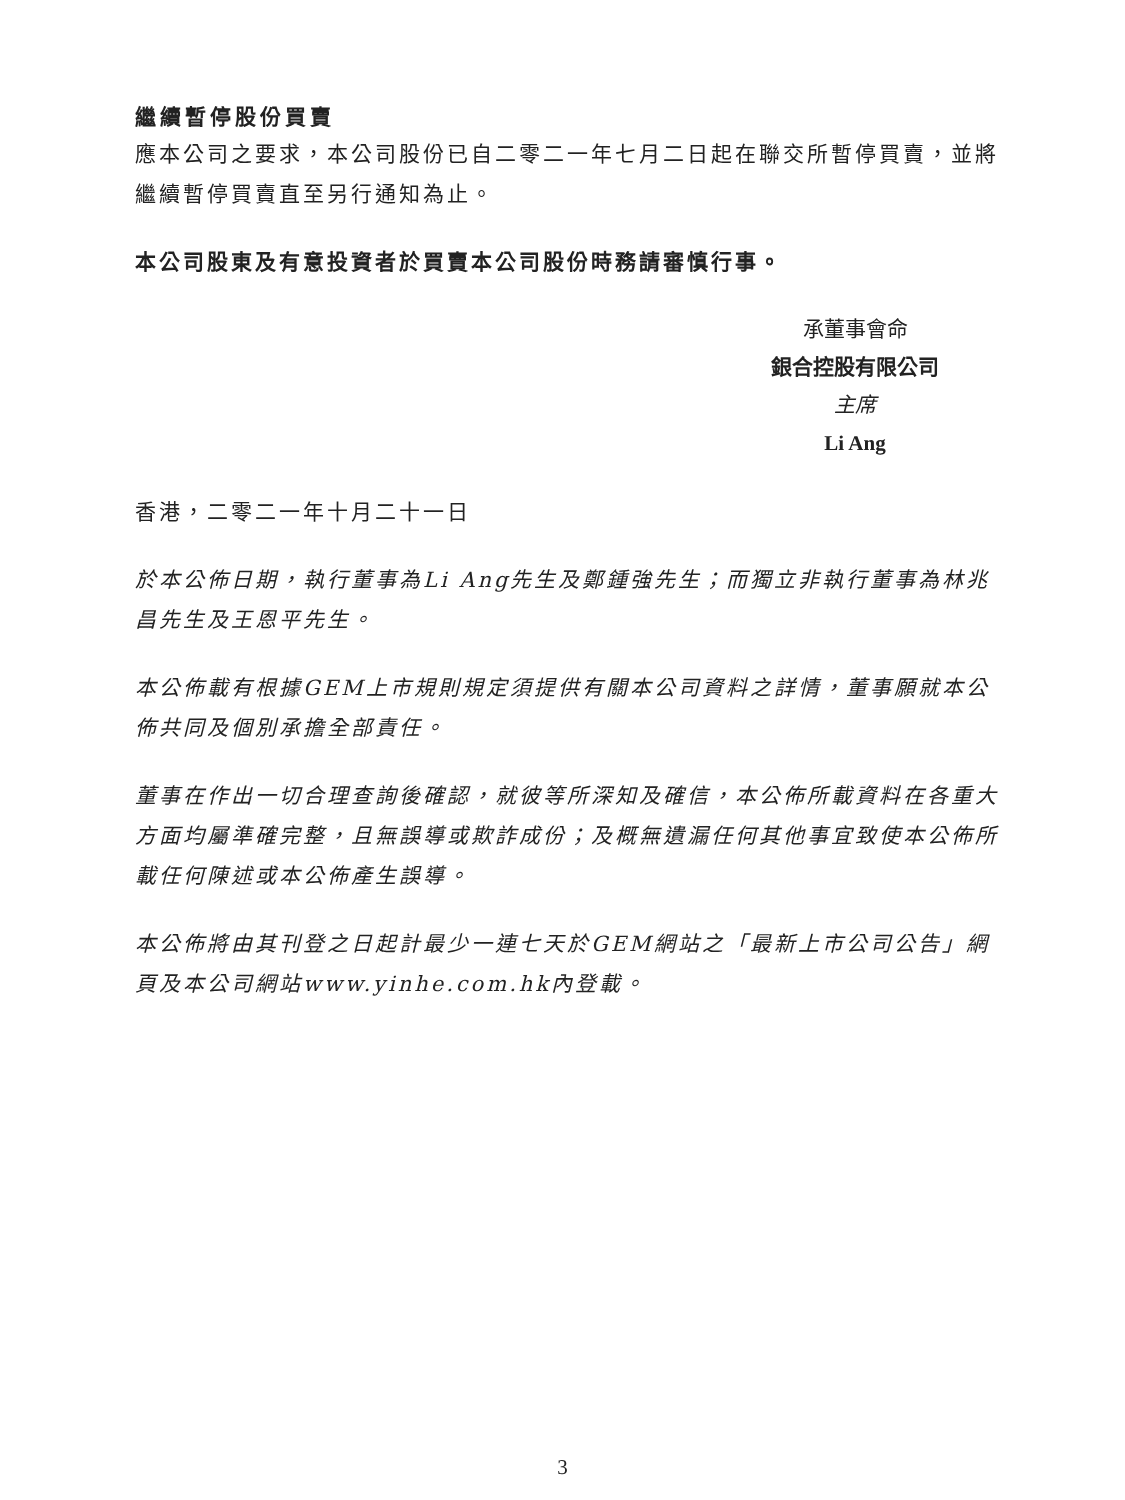繼續暫停股份買賣
應本公司之要求，本公司股份已自二零二一年七月二日起在聯交所暫停買賣，並將繼續暫停買賣直至另行通知為止。
本公司股東及有意投資者於買賣本公司股份時務請審慎行事。
承董事會命
銀合控股有限公司
主席
Li Ang
香港，二零二一年十月二十一日
於本公佈日期，執行董事為Li Ang先生及鄭鍾強先生；而獨立非執行董事為林兆昌先生及王恩平先生。
本公佈載有根據GEM上市規則規定須提供有關本公司資料之詳情，董事願就本公佈共同及個別承擔全部責任。
董事在作出一切合理查詢後確認，就彼等所深知及確信，本公佈所載資料在各重大方面均屬準確完整，且無誤導或欺詐成份；及概無遺漏任何其他事宜致使本公佈所載任何陳述或本公佈產生誤導。
本公佈將由其刊登之日起計最少一連七天於GEM網站之「最新上市公司公告」網頁及本公司網站www.yinhe.com.hk內登載。
3